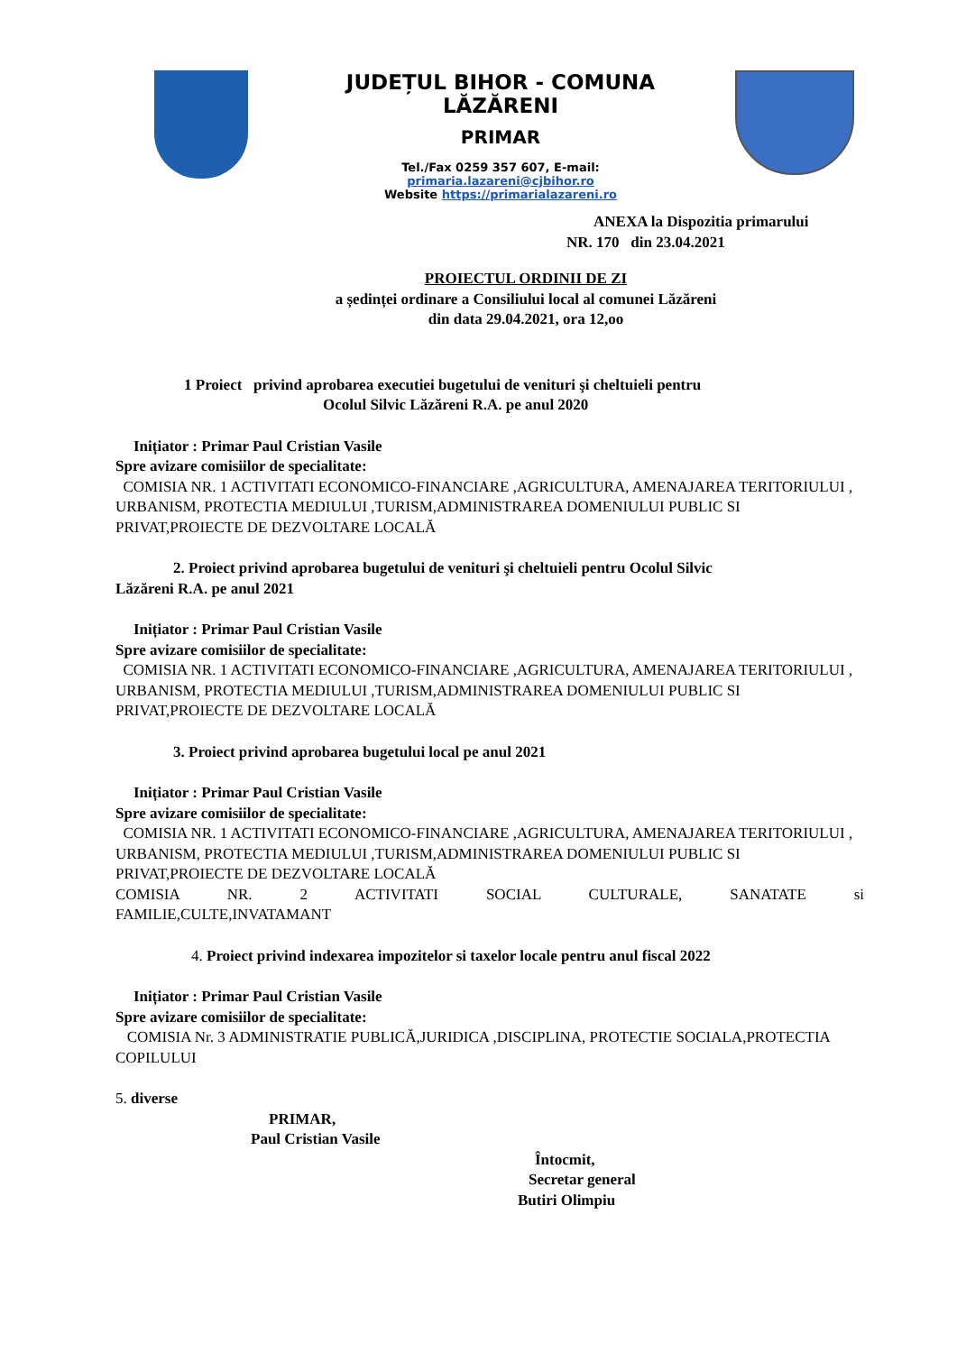JUDEȚUL BIHOR - COMUNA LĂZĂRENI
PRIMAR
Tel./Fax 0259 357 607, E-mail: primaria.lazareni@cjbihor.ro
Website https://primarialazareni.ro
ANEXA la Dispozitia primarului
NR. 170 din 23.04.2021
PROIECTUL ORDINII DE ZI
a ședinței ordinare a Consiliului local al comunei Lăzăreni
din data 29.04.2021, ora 12,oo
1 Proiect privind aprobarea executiei bugetului de venituri şi cheltuieli pentru
Ocolul Silvic Lăzăreni R.A. pe anul 2020
Inițiator : Primar Paul Cristian Vasile
Spre avizare comisiilor de specialitate:
COMISIA NR. 1 ACTIVITATI ECONOMICO-FINANCIARE ,AGRICULTURA, AMENAJAREA TERITORIULUI , URBANISM, PROTECTIA MEDIULUI ,TURISM,ADMINISTRAREA DOMENIULUI PUBLIC SI PRIVAT,PROIECTE DE DEZVOLTARE LOCALĂ
2. Proiect privind aprobarea bugetului de venituri şi cheltuieli pentru Ocolul Silvic
Lăzăreni R.A. pe anul 2021
Inițiator : Primar Paul Cristian Vasile
Spre avizare comisiilor de specialitate:
COMISIA NR. 1 ACTIVITATI ECONOMICO-FINANCIARE ,AGRICULTURA, AMENAJAREA TERITORIULUI , URBANISM, PROTECTIA MEDIULUI ,TURISM,ADMINISTRAREA DOMENIULUI PUBLIC SI PRIVAT,PROIECTE DE DEZVOLTARE LOCALĂ
3. Proiect privind aprobarea bugetului local pe anul 2021
Inițiator : Primar Paul Cristian Vasile
Spre avizare comisiilor de specialitate:
COMISIA NR. 1 ACTIVITATI ECONOMICO-FINANCIARE ,AGRICULTURA, AMENAJAREA TERITORIULUI , URBANISM, PROTECTIA MEDIULUI ,TURISM,ADMINISTRAREA DOMENIULUI PUBLIC SI PRIVAT,PROIECTE DE DEZVOLTARE LOCALĂ
COMISIA NR. 2 ACTIVITATI SOCIAL CULTURALE, SANATATE si
FAMILIE,CULTE,INVATAMANT
4. Proiect privind indexarea impozitelor si taxelor locale pentru anul fiscal 2022
Inițiator : Primar Paul Cristian Vasile
Spre avizare comisiilor de specialitate:
COMISIA Nr. 3 ADMINISTRATIE PUBLICĂ,JURIDICA ,DISCIPLINA, PROTECTIE SOCIALA,PROTECTIA COPILULUI
5. diverse
PRIMAR,
Paul Cristian Vasile
Întocmit,
Secretar general
Butiri Olimpiu